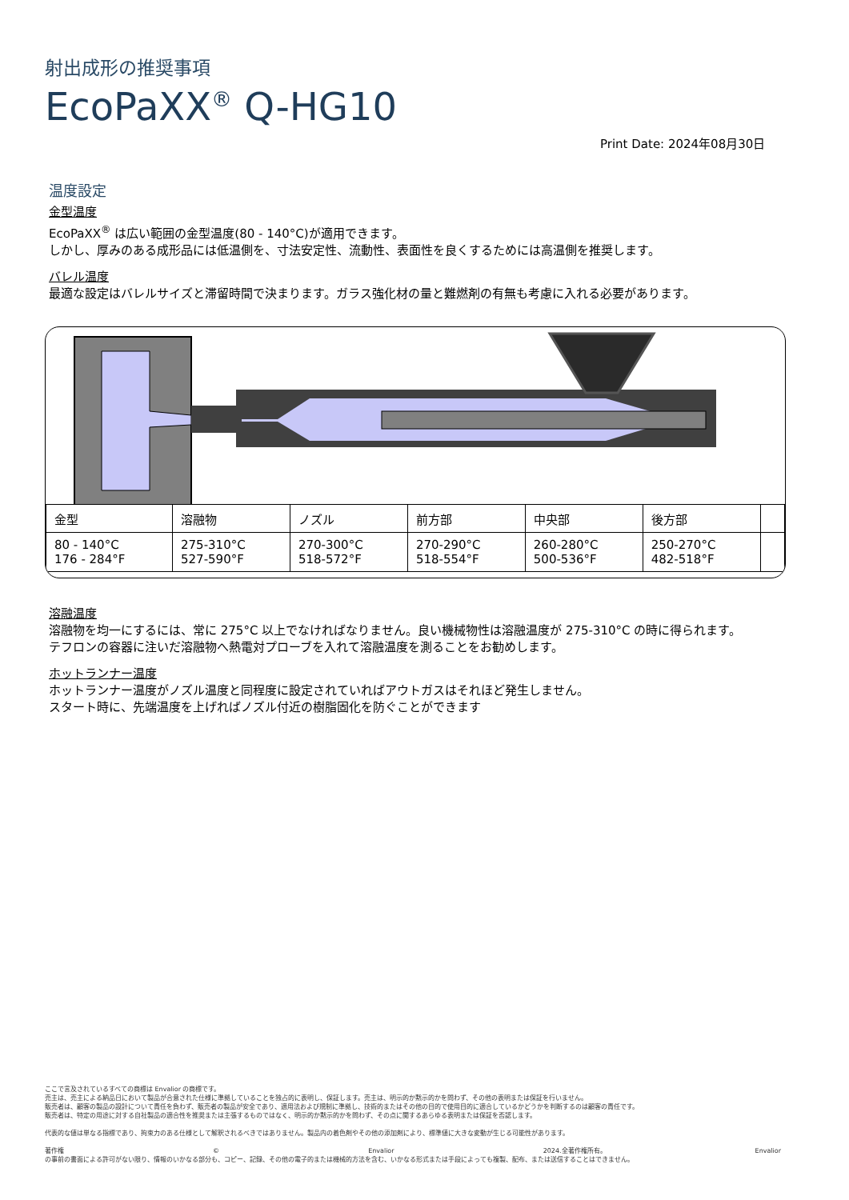射出成形の推奨事項
EcoPaXX<sup>®</sup> Q-HG10
Print Date: 2024年08月30日
温度設定
金型温度
EcoPaXX<sup>®</sup> は広い範囲の金型温度(80 - 140°C)が適用できます。
しかし、厚みのある成形品には低温側を、寸法安定性、流動性、表面性を良くするためには高温側を推奨します。
バレル温度
最適な設定はバレルサイズと滞留時間で決まります。ガラス強化材の量と難燃剤の有無も考慮に入れる必要があります。
| 金型 | 溶融物 | ノズル | 前方部 | 中央部 | 後方部 | |
| --- | --- | --- | --- | --- | --- | --- |
| 80 - 140°C 176 - 284°F | 275-310°C 527-590°F | 270-300°C 518-572°F | 270-290°C 518-554°F | 260-280°C 500-536°F | 250-270°C 482-518°F | |
溶融温度
溶融物を均一にするには、常に 275°C 以上でなければなりません。良い機械物性は溶融温度が 275-310°C の時に得られます。
テフロンの容器に注いだ溶融物へ熱電対プローブを入れて溶融温度を測ることをお勧めします。
ホットランナー温度
ホットランナー温度がノズル温度と同程度に設定されていればアウトガスはそれほど発生しません。
スタート時に、先端温度を上げればノズル付近の樹脂固化を防ぐことができます
ここで言及されているすべての商標は Envalior の商標です。
売主は、売主による納品日において製品が合意された仕様に準拠していることを独占的に表明し、保証します。売主は、明示的か黙示的かを問わず、その他の表明または保証を行いません。
販売者は、顧客の製品の設計について責任を負わず、販売者の製品が安全であり、適用法および規制に準拠し、技術的またはその他の目的で使用目的に適合しているかどうかを判断するのは顧客の責任です。
販売者は、特定の用途に対する自社製品の適合性を推奨または主張するものではなく、明示的か黙示的かを問わず、その点に関するあらゆる表明または保証を否認します。
代表的な値は単なる指標であり、拘束力のある仕様として解釈されるべきではありません。製品内の着色剤やその他の添加剤により、標準値に大きな変動が生じる可能性があります。
著作権 © Envalior 2024.全著作権所有。 Envalior
の事前の書面による許可がない限り、情報のいかなる部分も、コピー、記録、その他の電子的または機械的方法を含む、いかなる形式または手段によっても複製、配布、または送信することはできません。